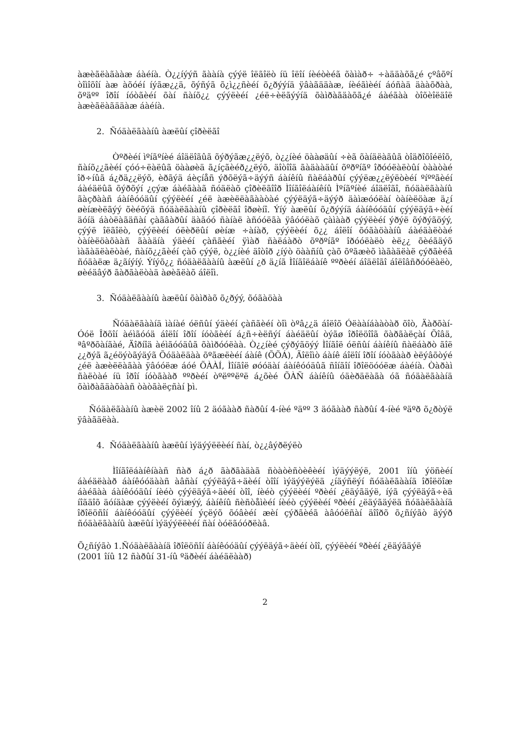àæèãëàãààæ áàéíà. Ò¿¿íýýñ ãààíà çýýë îëãîëò íü îëîí íèéòèéã õàìàð÷ ÷àääàõã¿é çºâõºí òîìîõîí àæ àõóéí íýãæ¿¿ä, õýñýã õ¿ì¿¿ñèéí õ¿ðýýíä ÿâàãääàæ, íèéãìèéí áóñàä äààõðàà, õºäºº îðîí íóòãèéí õàí ñàíõ¿¿ çýýëèéí ¿éë÷èëãýýíä õàìðàãäàõã¿é áàéãàà òîõèîëäîë àæèãëàãääàæ áàéíà.
2. Ñóäàëãààíû àæëûí çîðèëãî
Òºðèéí ìºíãºíèé áîäëîãûã õýðýãæ¿¿ëýõ, ò¿¿íèé öààøäûí ÷èã õàíäëàãûã òîäðîõîéëîõ, ñàíõ¿¿ãèéí çóó÷ëàëûã öààøèä ã¿íçãèéð¿¿ëýõ, äîòîîä ãàäààäûí õºðºíãº îðóóëàëòûí òààòàé îð÷íûã á¿ðä¿¿ëýõ, èðãýä áèçíåñ ýðõëýã÷äýýñ áàíêíû ñàëáàðûí çýýëæ¿¿ëýëòèéí ºíººãèéí áàéäëûã õýðõýí ¿çýæ áàéãààã ñóäëàõ çîðèëãîîð Ìîíãîëáàíêíû Ìºíãºíèé áîäëîãî, ñóäàëãààíû ãàçðààñ áàíêóóäûí çýýëèéí ¿éë àæèëëàãààòàé çýýëäýã÷äýýð äàìæóóëàí òàíèëöàæ ä¿í øèíæèëãýý õèéõýä ñóäàëãààíû çîðèëãî îðøèíî. Ýíý àæëûí õ¿ðýýíä áàíêóóäûí çýýëäýã÷èéí äóíä áàòëàãäñàí çàãâàðûí äàãóó ñàíàë àñóóëãà ÿâóóëàõ çàìààð çýýëèéí ýðýë õýðýãöýý, çýýë îëãîëò, çýýëèéí óëèðëûí øèíæ ÷àíàð, çýýëèéí õ¿¿ áîëîí õóãàöààíû áàéäàëòàé òàíèëöàõààñ ãààäíà ýäèéí çàñãèéí ÿìàð ñàëáàðò õºðºíãº îðóóëàëò èë¿¿ õèéãäýõ ìàãàäëàëòàé, ñàíõ¿¿ãèéí çàõ çýýë, ò¿¿íèé äîòîð ¿íýò öààñíû çàõ õºãæèõ ìàãàäëàë çýðãèéã ñóäàëæ ä¿ãíýíý. Ýíýõ¿¿ ñóäàëãààíû àæëûí ¿ð ä¿íã Ìîíãîëáàíê ººðèéí áîäëîãî áîëîâñðóóëàëò, øèéäâýð ãàðãàëòàä àøèãëàõ áîëîì.
3. Ñóäàëãààíû àæëûí õàìðàõ õ¿ðýý, õóãàöàà
Ñóäàëãààíä ìàíàé óëñûí ýäèéí çàñãèéí òîì òºâ¿¿ä áîëîõ Óëààíáààòàð õîò, Äàðõàí-Óóë Îðõîí àéìãóóä áîëîí îðîí íóòãèéí á¿ñ÷èëñýí áàéäëûí òýãø îðîëöîîã õàðãàëçàí Õîâä, ªâºðõàíãàé, Äîðíîä àéìãóóäûã õàìðóóëàà. Ò¿¿íèé çýðýãöýý Ìîíãîë óëñûí áàíêíû ñàëáàðò ãîë ¿¿ðýã ã¿éöýòãýäýã Õóäàëäàà õºãæëèéí áàíê (ÕÕÁ), Ãîëîìò áàíê áîëîí îðîí íóòãààð èëýâõòýé ¿éë àæèëëàãàà ÿâóóëæ áóé ÕÀÀÍ, Ìîíãîë øóóäàí áàíêóóäûã ñîíãîí îðîëöóóëæ áàéíà. Òàðàì ñàëòàé íü îðîí íóòãààð ººðèéí òºëººëºë á¿õèé ÕÀÑ áàíêíû óäèðäëàãà óã ñóäàëãààíä õàìðàãäàõààñ òàòãàëçñàí þì.
Ñóäàëãààíû àæèë 2002 îíû 2 äóãààð ñàðûí 4-íèé ºäºº 3 äóãààð ñàðûí 4-íèé ºäºð õ¿ðòýë ÿâàãäëàà.
4. Ñóäàëãààíû àæëûí ìýäýýëëèéí ñàí, ò¿¿âýðëýëò
Ìîíãîëáàíêíààñ ñàð á¿ð ãàðãàäàã ñòàòèñòèêèéí ìýäýýëýë, 2001 îíû ýöñèéí áàéäëààð áàíêóóäààñ àâñàí çýýëäýã÷äèéí òîîí ìýäýýëýëä ¿íäýñëýí ñóäàëãààíä îðîëöîæ áàéãàà áàíêóóäûí íèéò çýýëäýã÷äèéí òîî, íèéò çýýëèéí ºðèéí ¿ëäýãäýë, íýã çýýëäýã÷èä íîãäîõ äóíäàæ çýýëèéí õýìæýý, áàíêíû ñèñòåìèéí íèéò çýýëèéí ºðèéí ¿ëäýãäýëä ñóäàëãààíä îðîëöñîí áàíêóóäûí çýýëèéí ýçëýõ õóâèéí æèí çýðãèéã àâóóëñàí äîîðõ õ¿ñíýãò äýýð ñóäàëãààíû àæëûí ìýäýýëëèéí ñàí òóëãóóðëàâ.
Õ¿ñíýãò 1.Ñóäàëãààíä îðîëöñîí áàíêóóäûí çýýëäýã÷äèéí òîî, çýýëèéí ºðèéí ¿ëäýãäýë
(2001 îíû 12 ñàðûí 31-íû ºäðèéí áàéäëààð)
2